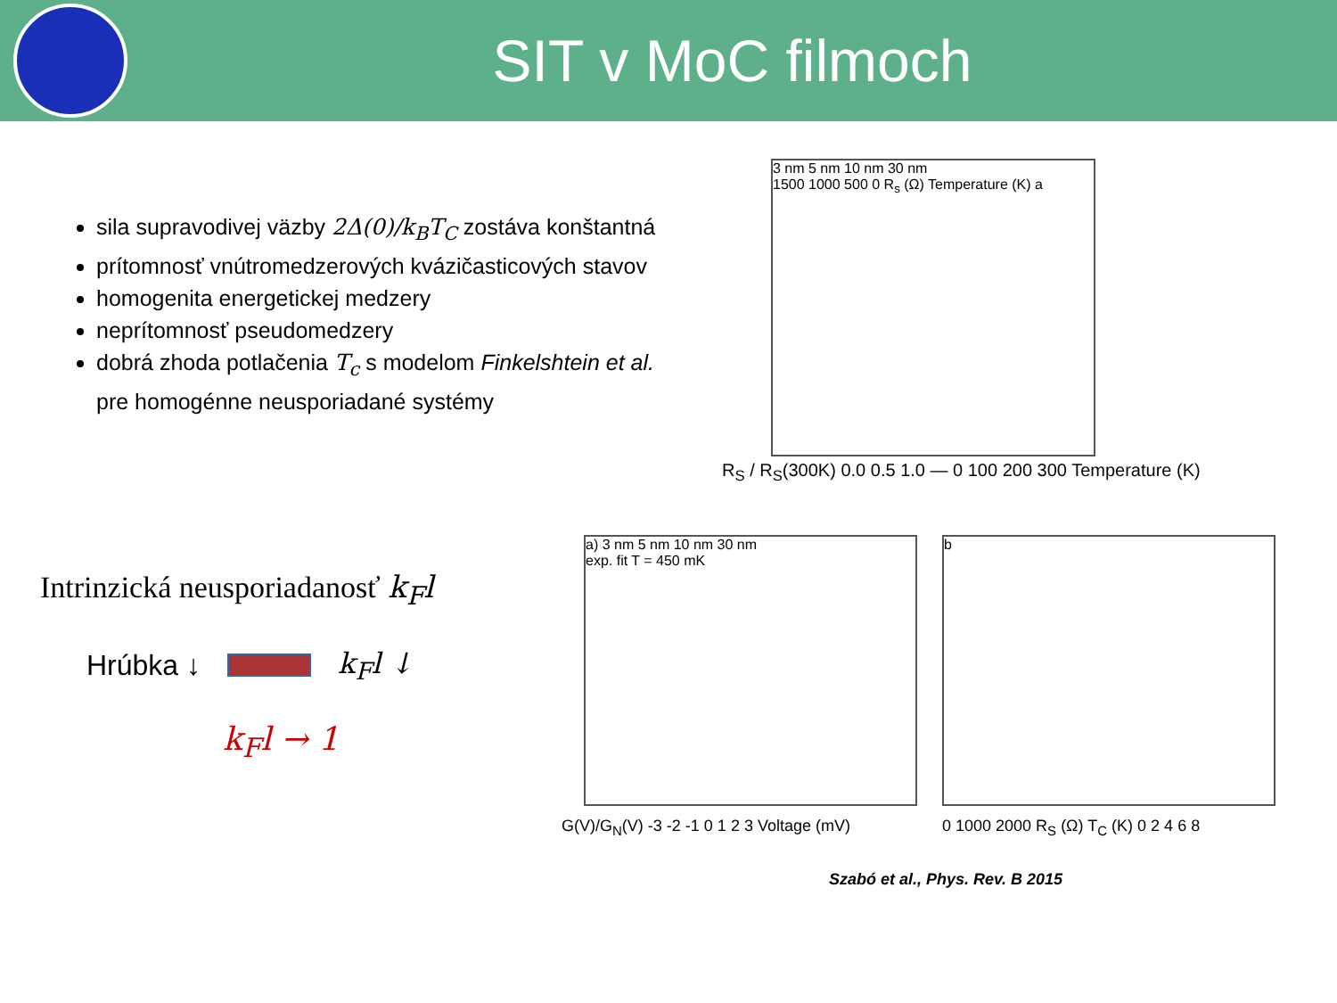SIT v MoC filmoch
sila supravodivej väzby 2Δ(0)/k<sub>B</sub>T<sub>C</sub> zostáva konštantná
prítomnosť vnútromedzerových kvázičasticových stavov
homogenita energetickej medzery
neprítomnosť pseudomedzery
dobrá zhoda potlačenia T<sub>c</sub> s modelom Finkelshtein et al. pre homogénne neusporiadané systémy
Intrinzická neusporiadanosť k<sub>F</sub>l
Hrúbka ↓ k<sub>F</sub>l ↓
k<sub>F</sub>l → 1
3 nm 5 nm 10 nm 30 nm
1500 1000 500 0 R<sub>s</sub> (Ω) Temperature (K) a
R<sub>S</sub> / R<sub>S</sub>(300K) 0.0 0.5 1.0 — 0 100 200 300 Temperature (K)
a) 3 nm 5 nm 10 nm 30 nm
exp. fit T = 450 mK
G(V)/G<sub>N</sub>(V) -3 -2 -1 0 1 2 3 Voltage (mV)
b
0 1000 2000 R<sub>S</sub> (Ω) T<sub>C</sub> (K) 0 2 4 6 8
Szabó et al., Phys. Rev. B 2015